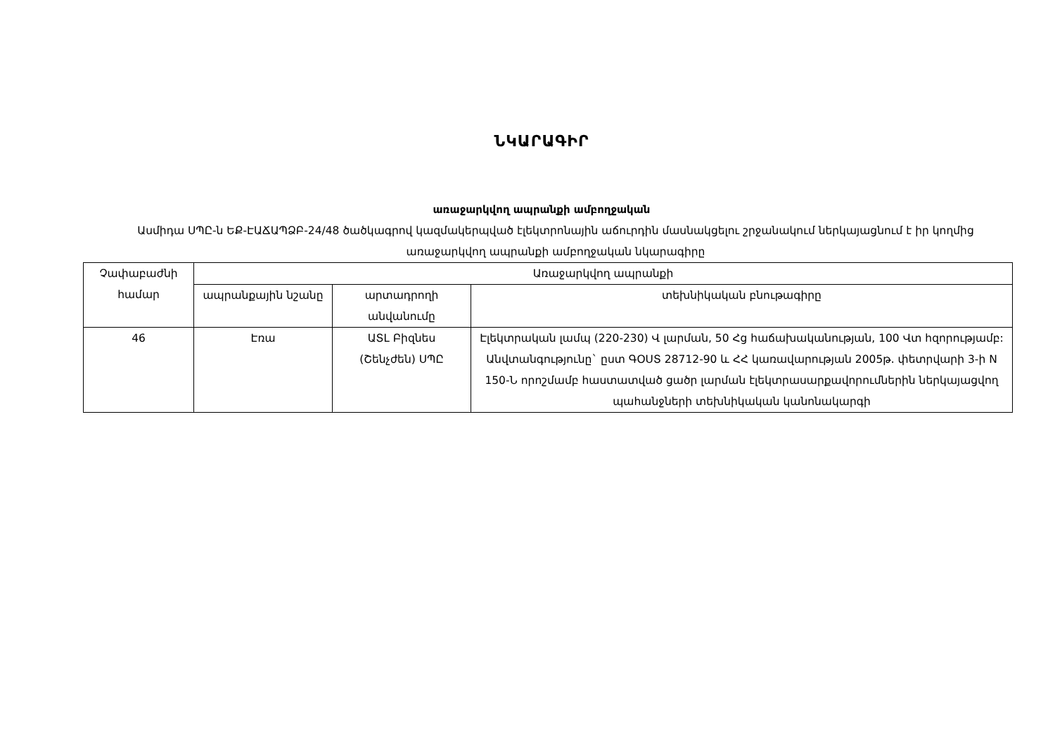ՆԿԱՐԱԳԻՐ
առաջարկվող ապրանքի ամբողջական
Ասմիդա ՍՊԸ-ն ԵՔ-ԷԱՃԱՊՁԲ-24/48 ծածկագրով կազմակերպված էլեկտրոնային աճուրդին մասնակցելու շրջանակում ներկայացնում է իր կողմից առաջարկվող ապրանքի ամբողջական նկարագիրը
| Չափաբաժնի համար | Առաջարկվող ապրանքի | | |
| --- | --- | --- | --- |
| | ապրանքային նշանը | արտադրողի անվանումը | տեխնիկական բնութագիրը |
| 46 | Էռա | ԱՏԼ Բիզնես (Շենչժեն) ՍՊԸ | Էլեկտրական լամպ (220-230) Վ լարման, 50 Հց հաճախականության, 100 Վտ հզորությամբ: Անվտանգությունը` ըստ ԳՕՍՏ 28712-90 և ՀՀ կառավարության 2005թ. փետրվարի 3-ի N 150-Ն որոշմամբ հաստատված ցածր լարման էլեկտրասարքավորումներին ներկայացվող պահանջների տեխնիկական կանոնակարգի |